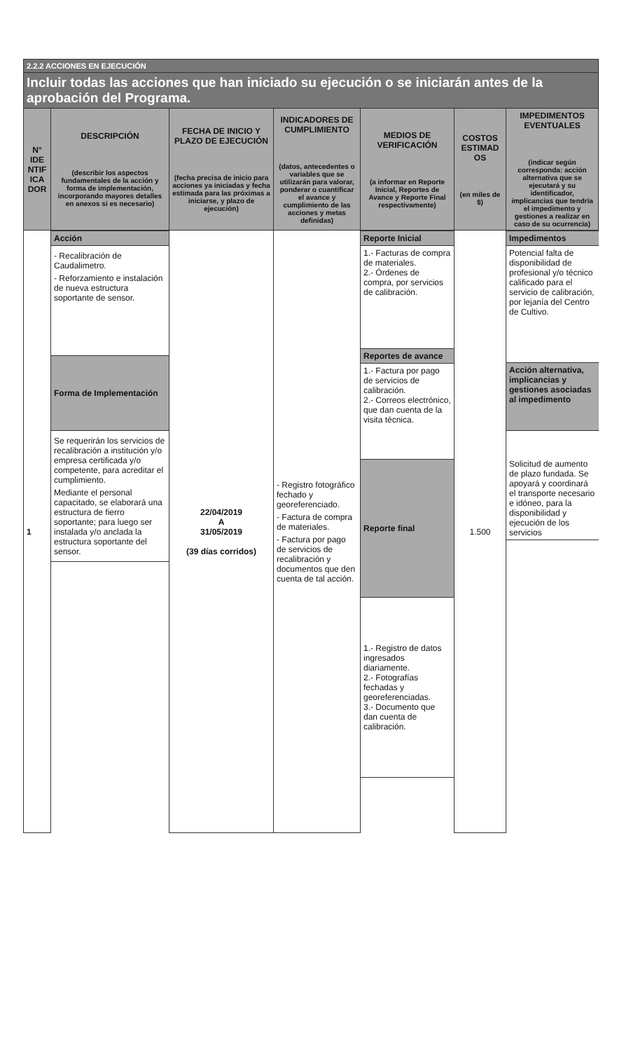| 2.2.2 ACCIONES EN EJECUCIÓN | | | | | | |
| Incluir todas las acciones que han iniciado su ejecución o se iniciarán antes de la aprobación del Programa. | | | | | | |
| N° IDE NTIF ICA DOR | DESCRIPCIÓN (describir los aspectos fundamentales de la acción y forma de implementación, incorporando mayores detalles en anexos si es necesario) | FECHA DE INICIO Y PLAZO DE EJECUCIÓN (fecha precisa de inicio para acciones ya iniciadas y fecha estimada para las próximas a iniciarse, y plazo de ejecución) | INDICADORES DE CUMPLIMIENTO (datos, antecedentes o variables que se utilizarán para valorar, ponderar o cuantificar el avance y cumplimiento de las acciones y metas definidas) | MEDIOS DE VERIFICACIÓN (a informar en Reporte Inicial, Reportes de Avance y Reporte Final respectivamente) | COSTOS ESTIMAD OS (en miles de $) | IMPEDIMENTOS EVENTUALES (indicar según corresponda: acción alternativa que se ejecutará y su identificador, implicancias que tendría el impedimento y gestiones a realizar en caso de su ocurrencia) |
| 1 | / Acción / / - Recalibración de Caudalimetro. - Reforzamiento e instalación de nueva estructura soportante de sensor. / / Forma de Implementación / / Se requerirán los servicios de recalibración a institución y/o empresa certificada y/o competente, para acreditar el cumplimiento. Mediante el personal capacitado, se elaborará una estructura de fierro soportante; para luego ser instalada y/o anclada la estructura soportante del sensor. / | 22/04/2019 A 31/05/2019 (39 días corridos) | - Registro fotográfico fechado y georeferenciado. - Factura de compra de materiales. - Factura por pago de servicios de recalibración y documentos que den cuenta de tal acción. | / Reporte Inicial / / 1.- Facturas de compra de materiales. 2.- Órdenes de compra, por servicios de calibración. / / Reportes de avance / / 1.- Factura por pago de servicios de calibración. 2.- Correos electrónico, que dan cuenta de la visita técnica. / / Reporte final / / 1.- Registro de datos ingresados diariamente. 2.- Fotografías fechadas y georeferenciadas. 3.- Documento que dan cuenta de calibración. / | 1.500 | / Impedimentos / / Potencial falta de disponibilidad de profesional y/o técnico calificado para el servicio de calibración, por lejanía del Centro de Cultivo. / / Acción alternativa, implicancias y gestiones asociadas al impedimento / / Solicitud de aumento de plazo fundada. Se apoyará y coordinará el transporte necesario e idóneo, para la disponibilidad y ejecución de los servicios / |